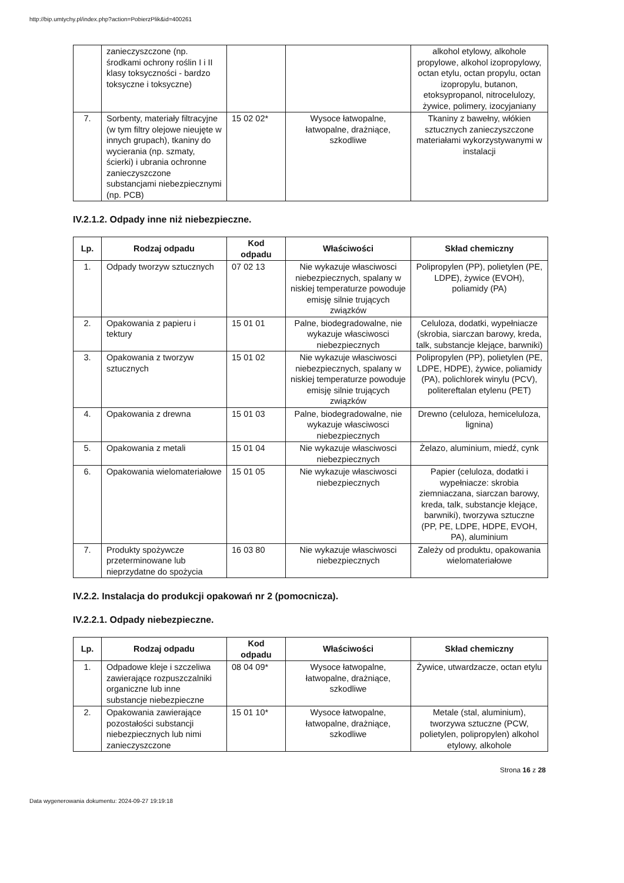http://bip.umtychy.pl/index.php?action=PobierzPlik&id=400261
| | zanieczyszczone (np. środkami ochrony roślin I i II klasy toksyczności - bardzo toksyczne i toksyczne) | | | alkohol etylowy, alkohole propylowe, alkohol izopropylowy, octan etylu, octan propylu, octan izopropylu, butanon, etoksypropanol, nitrocelulozy, żywice, polimery, izocyjaniany |
| 7. | Sorbenty, materiały filtracyjne (w tym filtry olejowe nieujęte w innych grupach), tkaniny do wycierania (np. szmaty, ścierki) i ubrania ochronne zanieczyszczone substancjami niebezpiecznymi (np. PCB) | 15 02 02* | Wysoce łatwopalne, łatwopalne, drażniące, szkodliwe | Tkaniny z bawełny, włókien sztucznych zanieczyszczone materiałami wykorzystywanymi w instalacji |
IV.2.1.2. Odpady inne niż niebezpieczne.
| Lp. | Rodzaj odpadu | Kod odpadu | Właściwości | Skład chemiczny |
| --- | --- | --- | --- | --- |
| 1. | Odpady tworzyw sztucznych | 07 02 13 | Nie wykazuje własciwosci niebezpiecznych, spalany w niskiej temperaturze powoduje emisję silnie trujących związków | Polipropylen (PP), polietylen (PE, LDPE), żywice (EVOH), poliamidy (PA) |
| 2. | Opakowania z papieru i tektury | 15 01 01 | Palne, biodegradowalne, nie wykazuje własciwosci niebezpiecznych | Celuloza, dodatki, wypełniacze (skrobia, siarczan barowy, kreda, talk, substancje klejące, barwniki) |
| 3. | Opakowania z tworzyw sztucznych | 15 01 02 | Nie wykazuje własciwosci niebezpiecznych, spalany w niskiej temperaturze powoduje emisję silnie trujących związków | Polipropylen (PP), polietylen (PE, LDPE, HDPE), żywice, poliamidy (PA), polichlorek winylu (PCV), politereftalan etylenu (PET) |
| 4. | Opakowania z drewna | 15 01 03 | Palne, biodegradowalne, nie wykazuje własciwosci niebezpiecznych | Drewno (celuloza, hemiceluloza, lignina) |
| 5. | Opakowania z metali | 15 01 04 | Nie wykazuje własciwosci niebezpiecznych | Żelazo, aluminium, miedź, cynk |
| 6. | Opakowania wielomateriałowe | 15 01 05 | Nie wykazuje własciwosci niebezpiecznych | Papier (celuloza, dodatki i wypełniacze: skrobia ziemniaczana, siarczan barowy, kreda, talk, substancje klejące, barwniki), tworzywa sztuczne (PP, PE, LDPE, HDPE, EVOH, PA), aluminium |
| 7. | Produkty spożywcze przeterminowane lub nieprzydatne do spożycia | 16 03 80 | Nie wykazuje własciwosci niebezpiecznych | Zależy od produktu, opakowania wielomateriałowe |
IV.2.2. Instalacja do produkcji opakowań nr 2 (pomocnicza).
IV.2.2.1. Odpady niebezpieczne.
| Lp. | Rodzaj odpadu | Kod odpadu | Właściwości | Skład chemiczny |
| --- | --- | --- | --- | --- |
| 1. | Odpadowe kleje i szczeliwa zawierające rozpuszczalniki organiczne lub inne substancje niebezpieczne | 08 04 09* | Wysoce łatwopalne, łatwopalne, drażniące, szkodliwe | Żywice, utwardzacze, octan etylu |
| 2. | Opakowania zawierające pozostałości substancji niebezpiecznych lub nimi zanieczyszczone | 15 01 10* | Wysoce łatwopalne, łatwopalne, drażniące, szkodliwe | Metale (stal, aluminium), tworzywa sztuczne (PCW, polietylen, polipropylen) alkohol etylowy, alkohole |
Strona 16 z 28
Data wygenerowania dokumentu: 2024-09-27 19:19:18